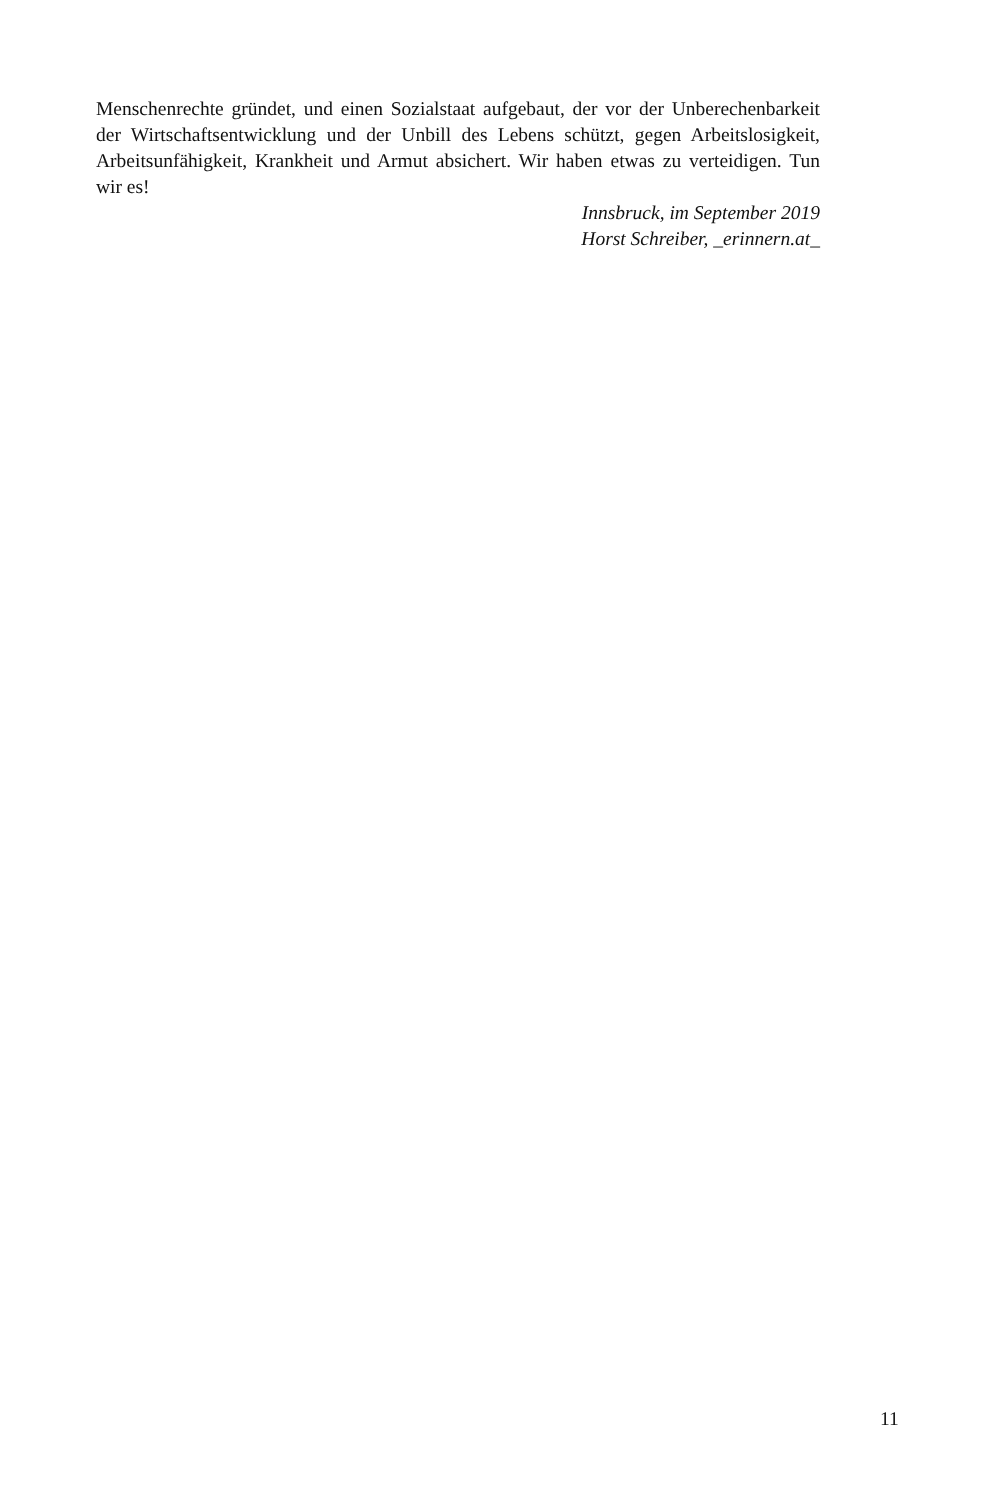Menschenrechte gründet, und einen Sozialstaat aufgebaut, der vor der Unberechenbarkeit der Wirtschaftsentwicklung und der Unbill des Lebens schützt, gegen Arbeitslosigkeit, Arbeitsunfähigkeit, Krankheit und Armut absichert. Wir haben etwas zu verteidigen. Tun wir es!
Innsbruck, im September 2019
Horst Schreiber, _erinnern.at_
11